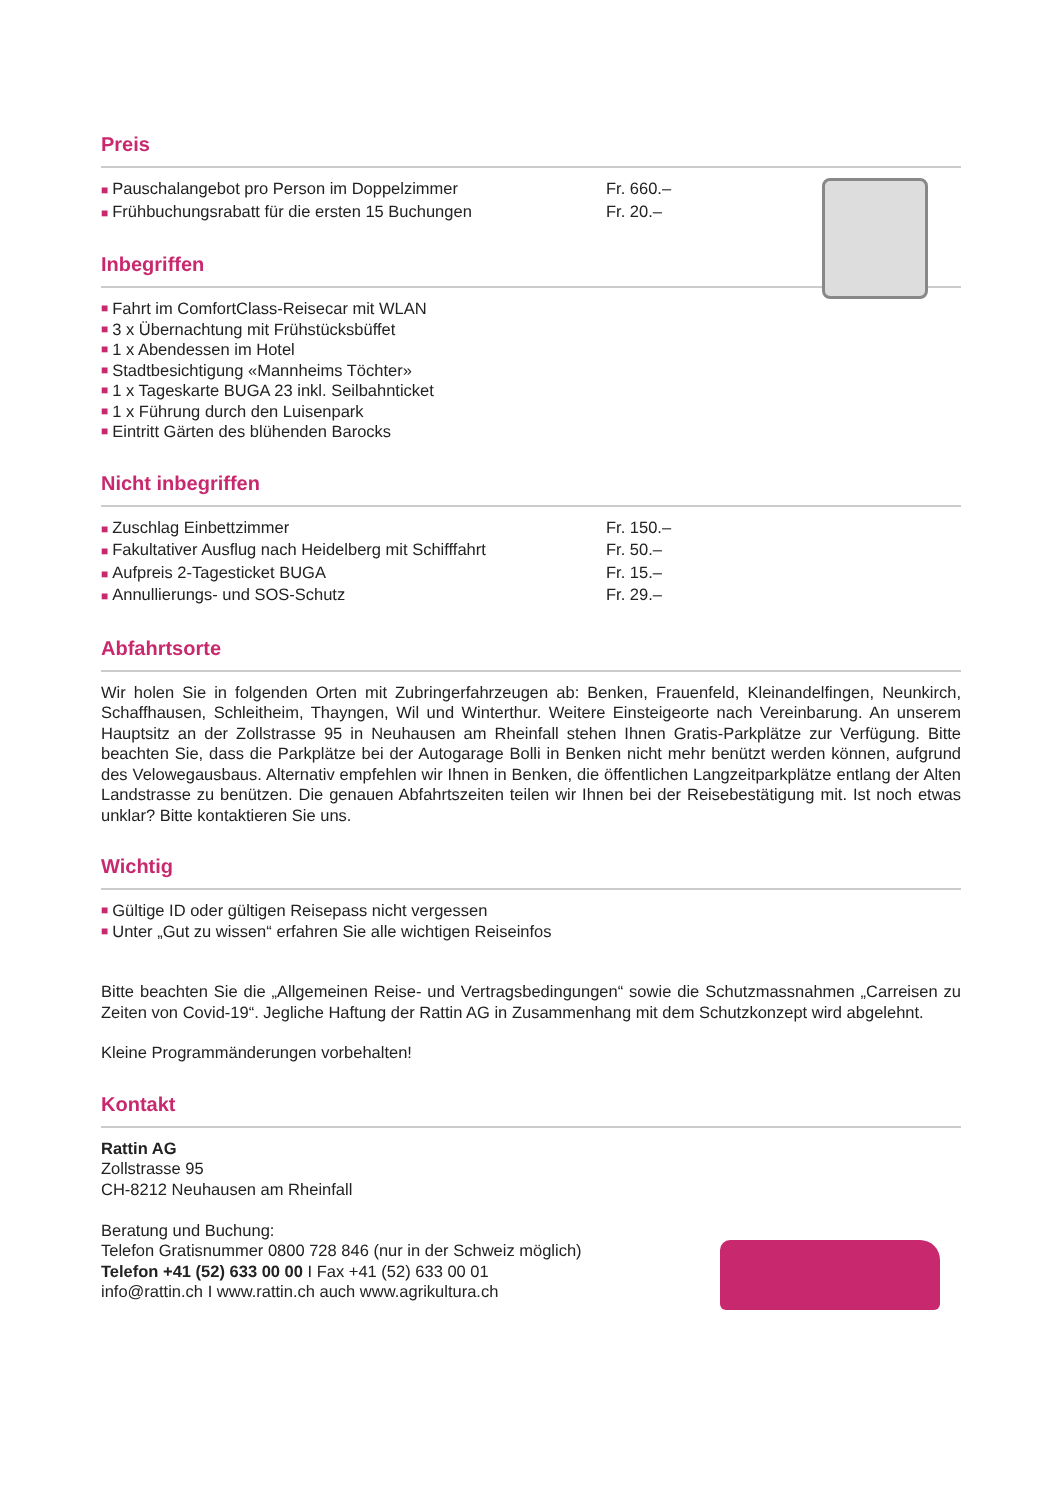Preis
■ Pauschalangebot pro Person im Doppelzimmer Fr. 660.–
■ Frühbuchungsrabatt für die ersten 15 Buchungen Fr. 20.–
Inbegriffen
■ Fahrt im ComfortClass-Reisecar mit WLAN
■ 3 x Übernachtung mit Frühstücksbüffet
■ 1 x Abendessen im Hotel
■ Stadtbesichtigung «Mannheims Töchter»
■ 1 x Tageskarte BUGA 23 inkl. Seilbahnticket
■ 1 x Führung durch den Luisenpark
■ Eintritt Gärten des blühenden Barocks
Nicht inbegriffen
■ Zuschlag Einbettzimmer Fr. 150.–
■ Fakultativer Ausflug nach Heidelberg mit Schifffahrt Fr. 50.–
■ Aufpreis 2-Tagesticket BUGA Fr. 15.–
■ Annullierungs- und SOS-Schutz Fr. 29.–
Abfahrtsorte
Wir holen Sie in folgenden Orten mit Zubringerfahrzeugen ab: Benken, Frauenfeld, Kleinandelfingen, Neunkirch, Schaffhausen, Schleitheim, Thayngen, Wil und Winterthur. Weitere Einsteigeorte nach Vereinbarung. An unserem Hauptsitz an der Zollstrasse 95 in Neuhausen am Rheinfall stehen Ihnen Gratis-Parkplätze zur Verfügung. Bitte beachten Sie, dass die Parkplätze bei der Autogarage Bolli in Benken nicht mehr benützt werden können, aufgrund des Velowegausbaus. Alternativ empfehlen wir Ihnen in Benken, die öffentlichen Langzeitparkplätze entlang der Alten Landstrasse zu benützen. Die genauen Abfahrtszeiten teilen wir Ihnen bei der Reisebestätigung mit. Ist noch etwas unklar? Bitte kontaktieren Sie uns.
Wichtig
■ Gültige ID oder gültigen Reisepass nicht vergessen
■ Unter „Gut zu wissen“ erfahren Sie alle wichtigen Reiseinfos
Bitte beachten Sie die „Allgemeinen Reise- und Vertragsbedingungen“ sowie die Schutzmassnahmen „Carreisen zu Zeiten von Covid-19“. Jegliche Haftung der Rattin AG in Zusammenhang mit dem Schutzkonzept wird abgelehnt.
Kleine Programmänderungen vorbehalten!
Kontakt
Rattin AG
Zollstrasse 95
CH-8212 Neuhausen am Rheinfall
Beratung und Buchung:
Telefon Gratisnummer 0800 728 846 (nur in der Schweiz möglich)
Telefon +41 (52) 633 00 00 I Fax +41 (52) 633 00 01
info@rattin.ch I www.rattin.ch auch www.agrikultura.ch